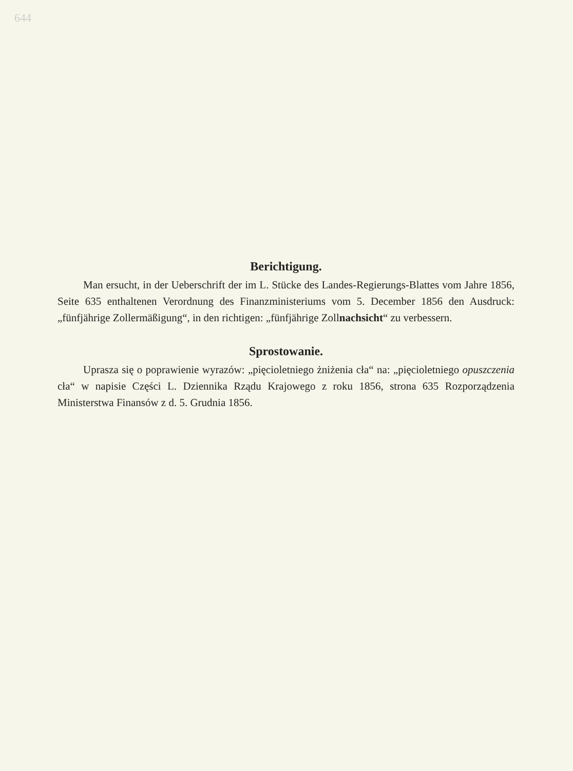644
Berichtigung.
Man ersucht, in der Ueberschrift der im L. Stücke des Landes-Regierungs-Blattes vom Jahre 1856, Seite 635 enthaltenen Verordnung des Finanzministeriums vom 5. December 1856 den Ausdruck: „fünfjährige Zollermäßigung“, in den richtigen: „fünfjährige Zollnachsicht“ zu verbessern.
Sprostowanie.
Uprasza się o poprawienie wyrazów: „pięcioletniego żniżenia cła“ na: „pięcioletniego opuszczenia cła“ w napisie Części L. Dziennika Rządu Krajowego z roku 1856, strona 635 Rozporządzenia Ministerstwa Finansów z d. 5. Grudnia 1856.